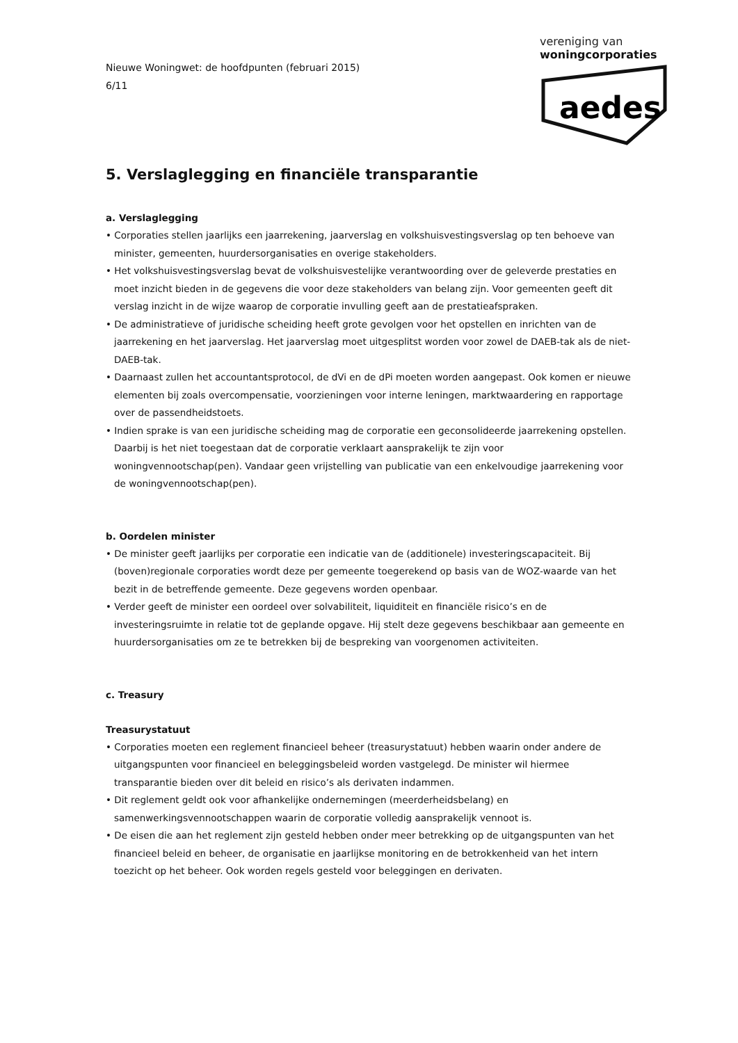Nieuwe Woningwet: de hoofdpunten (februari 2015)
6/11
vereniging van
woningcorporaties
aedes
5. Verslaglegging en financiële transparantie
a. Verslaglegging
• Corporaties stellen jaarlijks een jaarrekening, jaarverslag en volkshuisvestingsverslag op ten behoeve van minister, gemeenten, huurdersorganisaties en overige stakeholders.
• Het volkshuisvestingsverslag bevat de volkshuisvestelijke verantwoording over de geleverde prestaties en moet inzicht bieden in de gegevens die voor deze stakeholders van belang zijn. Voor gemeenten geeft dit verslag inzicht in de wijze waarop de corporatie invulling geeft aan de prestatieafspraken.
• De administratieve of juridische scheiding heeft grote gevolgen voor het opstellen en inrichten van de jaarrekening en het jaarverslag. Het jaarverslag moet uitgesplitst worden voor zowel de DAEB-tak als de niet-DAEB-tak.
• Daarnaast zullen het accountantsprotocol, de dVi en de dPi moeten worden aangepast. Ook komen er nieuwe elementen bij zoals overcompensatie, voorzieningen voor interne leningen, marktwaardering en rapportage over de passendheidstoets.
• Indien sprake is van een juridische scheiding mag de corporatie een geconsolideerde jaarrekening opstellen. Daarbij is het niet toegestaan dat de corporatie verklaart aansprakelijk te zijn voor woningvennootschap(pen). Vandaar geen vrijstelling van publicatie van een enkelvoudige jaarrekening voor de woningvennootschap(pen).
b. Oordelen minister
• De minister geeft jaarlijks per corporatie een indicatie van de (additionele) investeringscapaciteit. Bij (boven)regionale corporaties wordt deze per gemeente toegerekend op basis van de WOZ-waarde van het bezit in de betreffende gemeente. Deze gegevens worden openbaar.
• Verder geeft de minister een oordeel over solvabiliteit, liquiditeit en financiële risico’s en de investeringsruimte in relatie tot de geplande opgave. Hij stelt deze gegevens beschikbaar aan gemeente en huurdersorganisaties om ze te betrekken bij de bespreking van voorgenomen activiteiten.
c. Treasury
Treasurystatuut
• Corporaties moeten een reglement financieel beheer (treasurystatuut) hebben waarin onder andere de uitgangspunten voor financieel en beleggingsbeleid worden vastgelegd. De minister wil hiermee transparantie bieden over dit beleid en risico’s als derivaten indammen.
• Dit reglement geldt ook voor afhankelijke ondernemingen (meerderheidsbelang) en samenwerkingsvennootschappen waarin de corporatie volledig aansprakelijk vennoot is.
• De eisen die aan het reglement zijn gesteld hebben onder meer betrekking op de uitgangspunten van het financieel beleid en beheer, de organisatie en jaarlijkse monitoring en de betrokkenheid van het intern toezicht op het beheer. Ook worden regels gesteld voor beleggingen en derivaten.